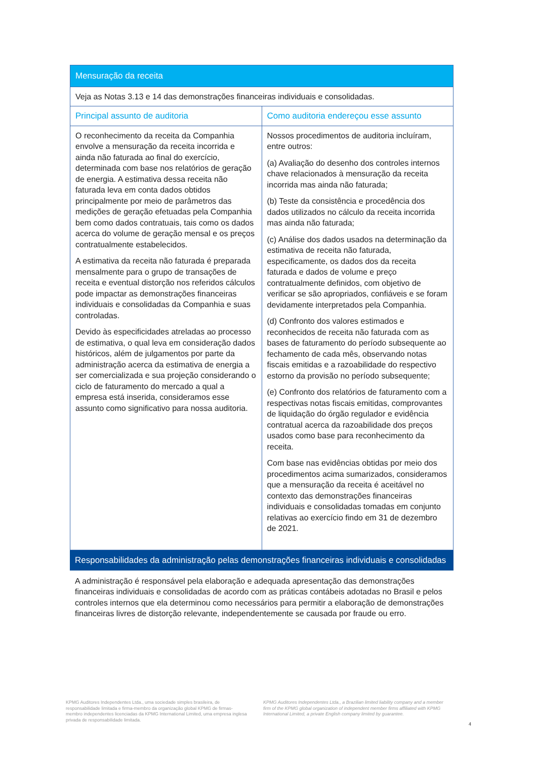| Mensuração da receita | |
| --- | --- |
| Veja as Notas 3.13 e 14 das demonstrações financeiras individuais e consolidadas. | |
| Principal assunto de auditoria | Como auditoria endereçou esse assunto |
| O reconhecimento da receita da Companhia envolve a mensuração da receita incorrida e ainda não faturada ao final do exercício, determinada com base nos relatórios de geração de energia. A estimativa dessa receita não faturada leva em conta dados obtidos principalmente por meio de parâmetros das medições de geração efetuadas pela Companhia bem como dados contratuais, tais como os dados acerca do volume de geração mensal e os preços contratualmente estabelecidos. A estimativa da receita não faturada é preparada mensalmente para o grupo de transações de receita e eventual distorção nos referidos cálculos pode impactar as demonstrações financeiras individuais e consolidadas da Companhia e suas controladas. Devido às especificidades atreladas ao processo de estimativa, o qual leva em consideração dados históricos, além de julgamentos por parte da administração acerca da estimativa de energia a ser comercializada e sua projeção considerando o ciclo de faturamento do mercado a qual a empresa está inserida, consideramos esse assunto como significativo para nossa auditoria. | Nossos procedimentos de auditoria incluíram, entre outros: (a) Avaliação do desenho dos controles internos chave relacionados à mensuração da receita incorrida mas ainda não faturada; (b) Teste da consistência e procedência dos dados utilizados no cálculo da receita incorrida mas ainda não faturada; (c) Análise dos dados usados na determinação da estimativa de receita não faturada, especificamente, os dados dos da receita faturada e dados de volume e preço contratualmente definidos, com objetivo de verificar se são apropriados, confiáveis e se foram devidamente interpretados pela Companhia. (d) Confronto dos valores estimados e reconhecidos de receita não faturada com as bases de faturamento do período subsequente ao fechamento de cada mês, observando notas fiscais emitidas e a razoabilidade do respectivo estorno da provisão no período subsequente; (e) Confronto dos relatórios de faturamento com a respectivas notas fiscais emitidas, comprovantes de liquidação do órgão regulador e evidência contratual acerca da razoabilidade dos preços usados como base para reconhecimento da receita. Com base nas evidências obtidas por meio dos procedimentos acima sumarizados, consideramos que a mensuração da receita é aceitável no contexto das demonstrações financeiras individuais e consolidadas tomadas em conjunto relativas ao exercício findo em 31 de dezembro de 2021. |
Responsabilidades da administração pelas demonstrações financeiras individuais e consolidadas
A administração é responsável pela elaboração e adequada apresentação das demonstrações financeiras individuais e consolidadas de acordo com as práticas contábeis adotadas no Brasil e pelos controles internos que ela determinou como necessários para permitir a elaboração de demonstrações financeiras livres de distorção relevante, independentemente se causada por fraude ou erro.
KPMG Auditores Independentes Ltda., uma sociedade simples brasileira, de responsabilidade limitada e firma-membro da organização global KPMG de firmas-membro independentes licenciadas da KPMG International Limited, uma empresa inglesa privada de responsabilidade limitada.
KPMG Auditores Independentes Ltda., a Brazilian limited liability company and a member firm of the KPMG global organization of independent member firms affiliated with KPMG International Limited, a private English company limited by guarantee.
4